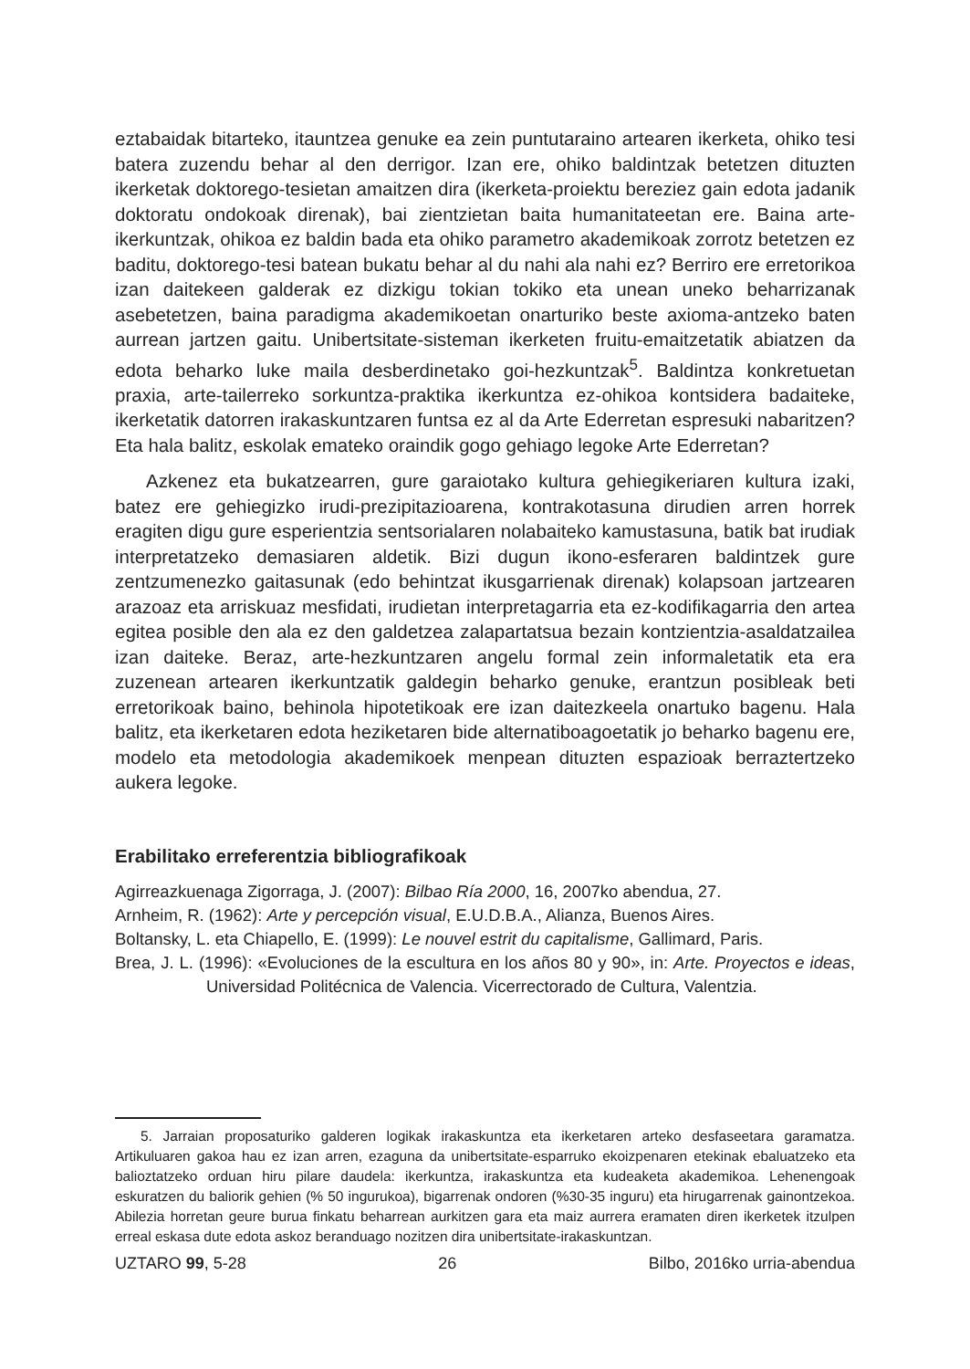eztabaidak bitarteko, itauntzea genuke ea zein puntutaraino artearen ikerketa, ohiko tesi batera zuzendu behar al den derrigor. Izan ere, ohiko baldintzak betetzen dituzten ikerketak doktorego-tesietan amaitzen dira (ikerketa-proiektu bereziez gain edota jadanik doktoratu ondokoak direnak), bai zientzietan baita humanitateetan ere. Baina arte-ikerkuntzak, ohikoa ez baldin bada eta ohiko parametro akademikoak zorrotz betetzen ez baditu, doktorego-tesi batean bukatu behar al du nahi ala nahi ez? Berriro ere erretorikoa izan daitekeen galderak ez dizkigu tokian tokiko eta unean uneko beharrizanak asebetetzen, baina paradigma akademikoetan onarturiko beste axioma-antzeko baten aurrean jartzen gaitu. Unibertsitate-sisteman ikerketen fruitu-emaitzetatik abiatzen da edota beharko luke maila desberdinetako goi-hezkuntzak<sup>5</sup>. Baldintza konkretuetan praxia, arte-tailerreko sorkuntza-praktika ikerkuntza ez-ohikoa kontsidera badaiteke, ikerketatik datorren irakaskuntzaren funtsa ez al da Arte Ederretan espresuki nabaritzen? Eta hala balitz, eskolak emateko oraindik gogo gehiago legoke Arte Ederretan?
Azkenez eta bukatzearren, gure garaiotako kultura gehiegikeriaren kultura izaki, batez ere gehiegizko irudi-prezipitazioarena, kontrakotasuna dirudien arren horrek eragiten digu gure esperientzia sentsorialaren nolabaiteko kamustasuna, batik bat irudiak interpretatzeko demasiaren aldetik. Bizi dugun ikono-esferaren baldintzek gure zentzumenezko gaitasunak (edo behintzat ikusgarrienak direnak) kolapsoan jartzearen arazoaz eta arriskuaz mesfidati, irudietan interpretagarria eta ez-kodifikagarria den artea egitea posible den ala ez den galdetzea zalapartatsua bezain kontzientzia-asaldatzailea izan daiteke. Beraz, arte-hezkuntzaren angelu formal zein informaletatik eta era zuzenean artearen ikerkuntzatik galdegin beharko genuke, erantzun posibleak beti erretorikoak baino, behinola hipotetikoak ere izan daitezkeela onartuko bagenu. Hala balitz, eta ikerketaren edota heziketaren bide alternatiboagoetatik jo beharko bagenu ere, modelo eta metodologia akademikoek menpean dituzten espazioak berraztertzeko aukera legoke.
Erabilitako erreferentzia bibliografikoak
Agirreazkuenaga Zigorraga, J. (2007): Bilbao Ría 2000, 16, 2007ko abendua, 27.
Arnheim, R. (1962): Arte y percepción visual, E.U.D.B.A., Alianza, Buenos Aires.
Boltansky, L. eta Chiapello, E. (1999): Le nouvel estrit du capitalisme, Gallimard, Paris.
Brea, J. L. (1996): «Evoluciones de la escultura en los años 80 y 90», in: Arte. Proyectos e ideas, Universidad Politécnica de Valencia. Vicerrectorado de Cultura, Valentzia.
5. Jarraian proposaturiko galderen logikak irakaskuntza eta ikerketaren arteko desfaseetara garamatza. Artikuluaren gakoa hau ez izan arren, ezaguna da unibertsitate-esparruko ekoizpenaren etekinak ebaluatzeko eta balioztatzeko orduan hiru pilare daudela: ikerkuntza, irakaskuntza eta kudeaketa akademikoa. Lehenengoak eskuratzen du baliorik gehien (% 50 ingurukoa), bigarrenak ondoren (%30-35 inguru) eta hirugarrenak gainontzekoa. Abilezia horretan geure burua finkatu beharrean aurkitzen gara eta maiz aurrera eramaten diren ikerketek itzulpen erreal eskasa dute edota askoz beranduago nozitzen dira unibertsitate-irakaskuntzan.
UZTARO 99, 5-28 26 Bilbo, 2016ko urria-abendua